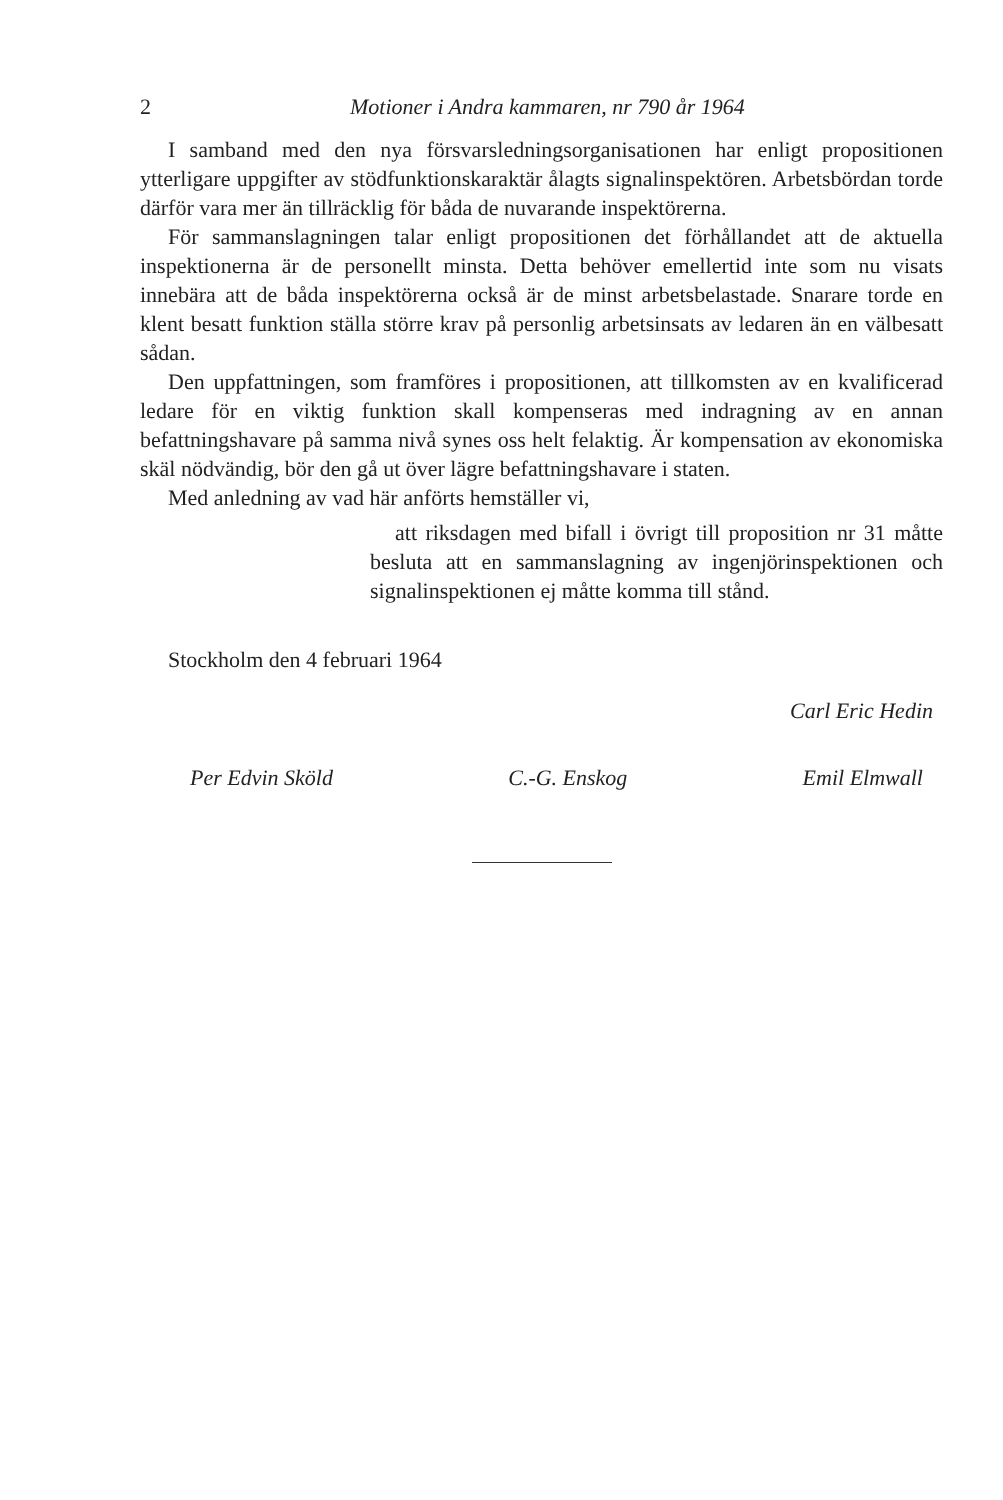2 Motioner i Andra kammaren, nr 790 år 1964
I samband med den nya försvarsledningsorganisationen har enligt propositionen ytterligare uppgifter av stödfunktionskaraktär ålagts signalinspektören. Arbetsbördan torde därför vara mer än tillräcklig för båda de nuvarande inspektörerna.
För sammanslagningen talar enligt propositionen det förhållandet att de aktuella inspektionerna är de personellt minsta. Detta behöver emellertid inte som nu visats innebära att de båda inspektörerna också är de minst arbetsbelastade. Snarare torde en klent besatt funktion ställa större krav på personlig arbetsinsats av ledaren än en välbesatt sådan.
Den uppfattningen, som framföres i propositionen, att tillkomsten av en kvalificerad ledare för en viktig funktion skall kompenseras med indragning av en annan befattningshavare på samma nivå synes oss helt felaktig. Är kompensation av ekonomiska skäl nödvändig, bör den gå ut över lägre befattningshavare i staten.
Med anledning av vad här anförts hemställer vi,
att riksdagen med bifall i övrigt till proposition nr 31 måtte besluta att en sammanslagning av ingenjörinspektionen och signalinspektionen ej måtte komma till stånd.
Stockholm den 4 februari 1964
Carl Eric Hedin
Per Edvin Sköld C.-G. Enskog Emil Elmwall